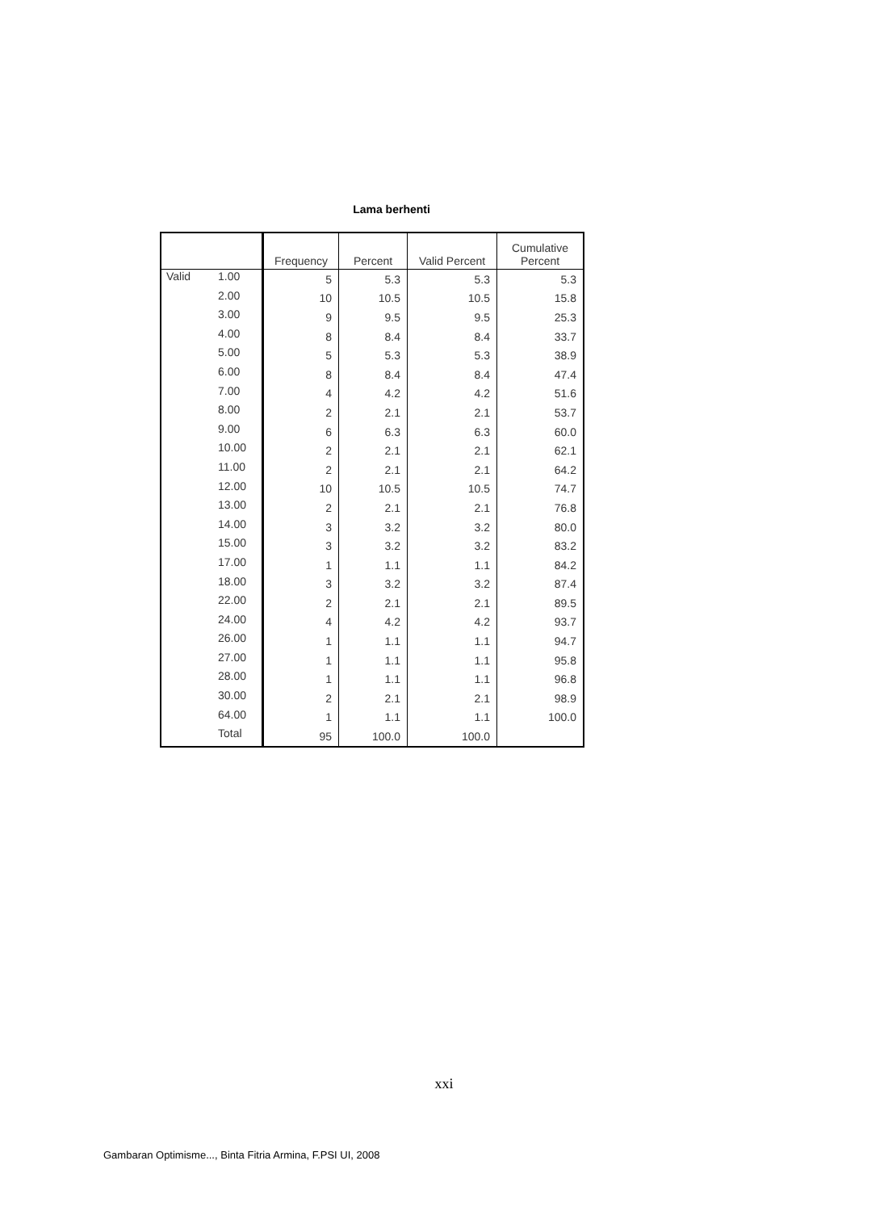Lama berhenti
| | | Frequency | Percent | Valid Percent | Cumulative Percent |
| --- | --- | --- | --- | --- | --- |
| Valid | 1.00 | 5 | 5.3 | 5.3 | 5.3 |
| | 2.00 | 10 | 10.5 | 10.5 | 15.8 |
| | 3.00 | 9 | 9.5 | 9.5 | 25.3 |
| | 4.00 | 8 | 8.4 | 8.4 | 33.7 |
| | 5.00 | 5 | 5.3 | 5.3 | 38.9 |
| | 6.00 | 8 | 8.4 | 8.4 | 47.4 |
| | 7.00 | 4 | 4.2 | 4.2 | 51.6 |
| | 8.00 | 2 | 2.1 | 2.1 | 53.7 |
| | 9.00 | 6 | 6.3 | 6.3 | 60.0 |
| | 10.00 | 2 | 2.1 | 2.1 | 62.1 |
| | 11.00 | 2 | 2.1 | 2.1 | 64.2 |
| | 12.00 | 10 | 10.5 | 10.5 | 74.7 |
| | 13.00 | 2 | 2.1 | 2.1 | 76.8 |
| | 14.00 | 3 | 3.2 | 3.2 | 80.0 |
| | 15.00 | 3 | 3.2 | 3.2 | 83.2 |
| | 17.00 | 1 | 1.1 | 1.1 | 84.2 |
| | 18.00 | 3 | 3.2 | 3.2 | 87.4 |
| | 22.00 | 2 | 2.1 | 2.1 | 89.5 |
| | 24.00 | 4 | 4.2 | 4.2 | 93.7 |
| | 26.00 | 1 | 1.1 | 1.1 | 94.7 |
| | 27.00 | 1 | 1.1 | 1.1 | 95.8 |
| | 28.00 | 1 | 1.1 | 1.1 | 96.8 |
| | 30.00 | 2 | 2.1 | 2.1 | 98.9 |
| | 64.00 | 1 | 1.1 | 1.1 | 100.0 |
| | Total | 95 | 100.0 | 100.0 | |
xxi
Gambaran Optimisme..., Binta Fitria Armina, F.PSI UI, 2008